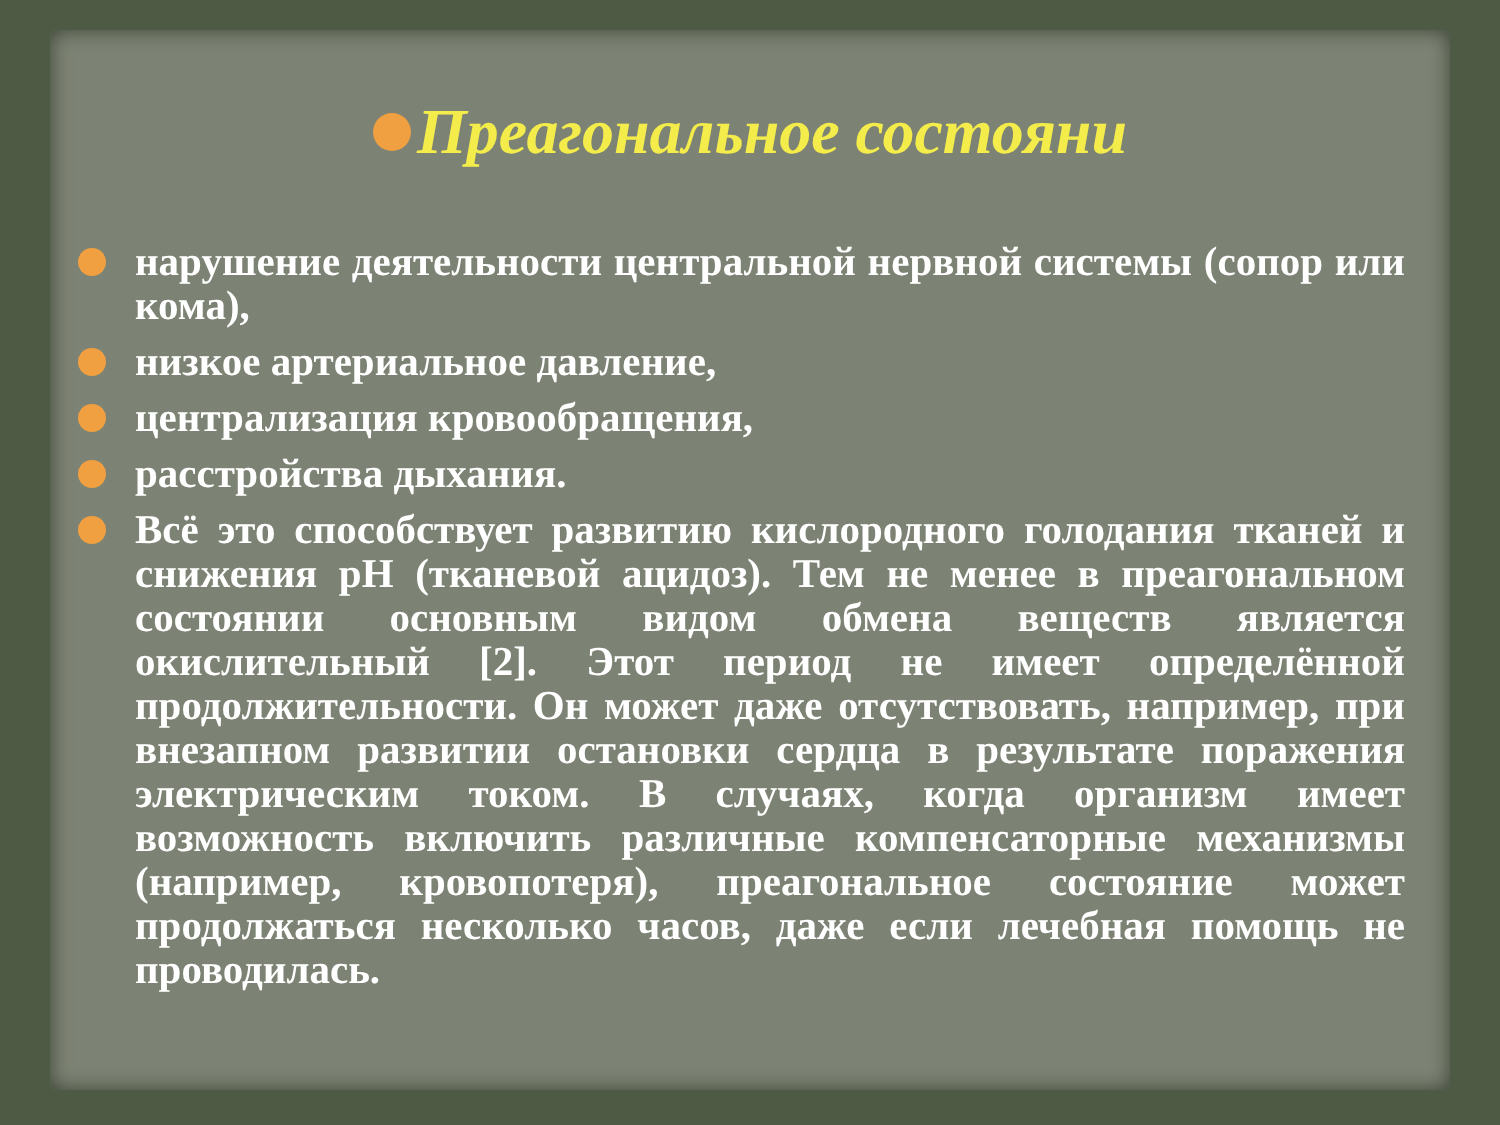Преагональное состояни
нарушение деятельности центральной нервной системы (сопор или кома),
низкое артериальное давление,
централизация кровообращения,
расстройства дыхания.
Всё это способствует развитию кислородного голодания тканей и снижения pH (тканевой ацидоз). Тем не менее в преагональном состоянии основным видом обмена веществ является окислительный [2]. Этот период не имеет определённой продолжительности. Он может даже отсутствовать, например, при внезапном развитии остановки сердца в результате поражения электрическим током. В случаях, когда организм имеет возможность включить различные компенсаторные механизмы (например, кровопотеря), преагональное состояние может продолжаться несколько часов, даже если лечебная помощь не проводилась.